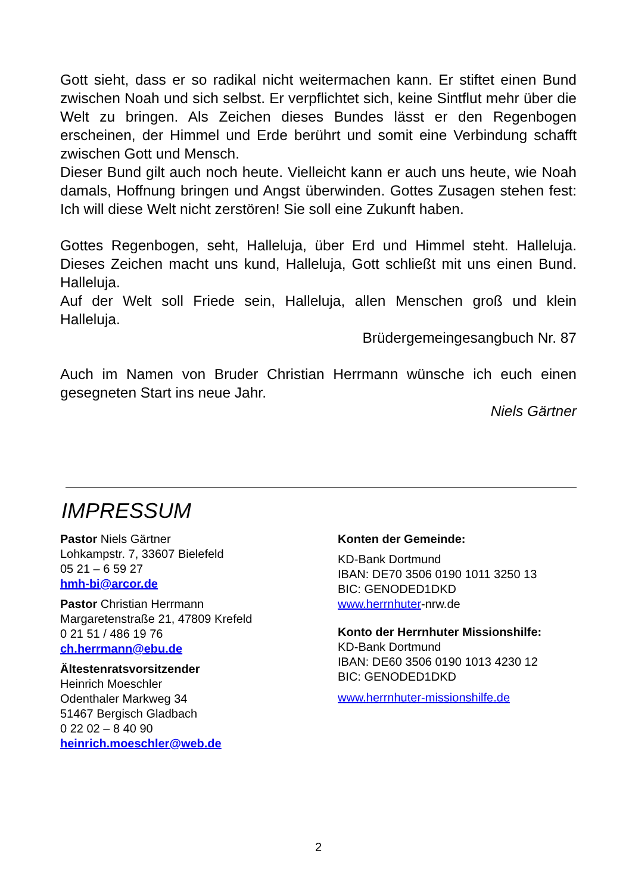Gott sieht, dass er so radikal nicht weitermachen kann. Er stiftet einen Bund zwischen Noah und sich selbst. Er verpflichtet sich, keine Sintflut mehr über die Welt zu bringen. Als Zeichen dieses Bundes lässt er den Regenbogen erscheinen, der Himmel und Erde berührt und somit eine Verbindung schafft zwischen Gott und Mensch.
Dieser Bund gilt auch noch heute. Vielleicht kann er auch uns heute, wie Noah damals, Hoffnung bringen und Angst überwinden. Gottes Zusagen stehen fest: Ich will diese Welt nicht zerstören! Sie soll eine Zukunft haben.
Gottes Regenbogen, seht, Halleluja, über Erd und Himmel steht. Halleluja. Dieses Zeichen macht uns kund, Halleluja, Gott schließt mit uns einen Bund. Halleluja.
Auf der Welt soll Friede sein, Halleluja, allen Menschen groß und klein Halleluja.
Brüdergemeingesangbuch Nr. 87
Auch im Namen von Bruder Christian Herrmann wünsche ich euch einen gesegneten Start ins neue Jahr.
Niels Gärtner
IMPRESSUM
Pastor Niels Gärtner
Lohkampstr. 7, 33607 Bielefeld
05 21 – 6 59 27
hmh-bi@arcor.de
Pastor Christian Herrmann
Margaretenstraße 21, 47809 Krefeld
0 21 51 / 486 19 76
ch.herrmann@ebu.de
Ältestenratsvorsitzender
Heinrich Moeschler
Odenthaler Markweg 34
51467 Bergisch Gladbach
0 22 02 – 8 40 90
heinrich.moeschler@web.de
Konten der Gemeinde:
KD-Bank Dortmund
IBAN: DE70 3506 0190 1011 3250 13
BIC: GENODED1DKD
www.herrnhuter-nrw.de
Konto der Herrnhuter Missionshilfe:
KD-Bank Dortmund
IBAN: DE60 3506 0190 1013 4230 12
BIC: GENODED1DKD
www.herrnhuter-missionshilfe.de
2